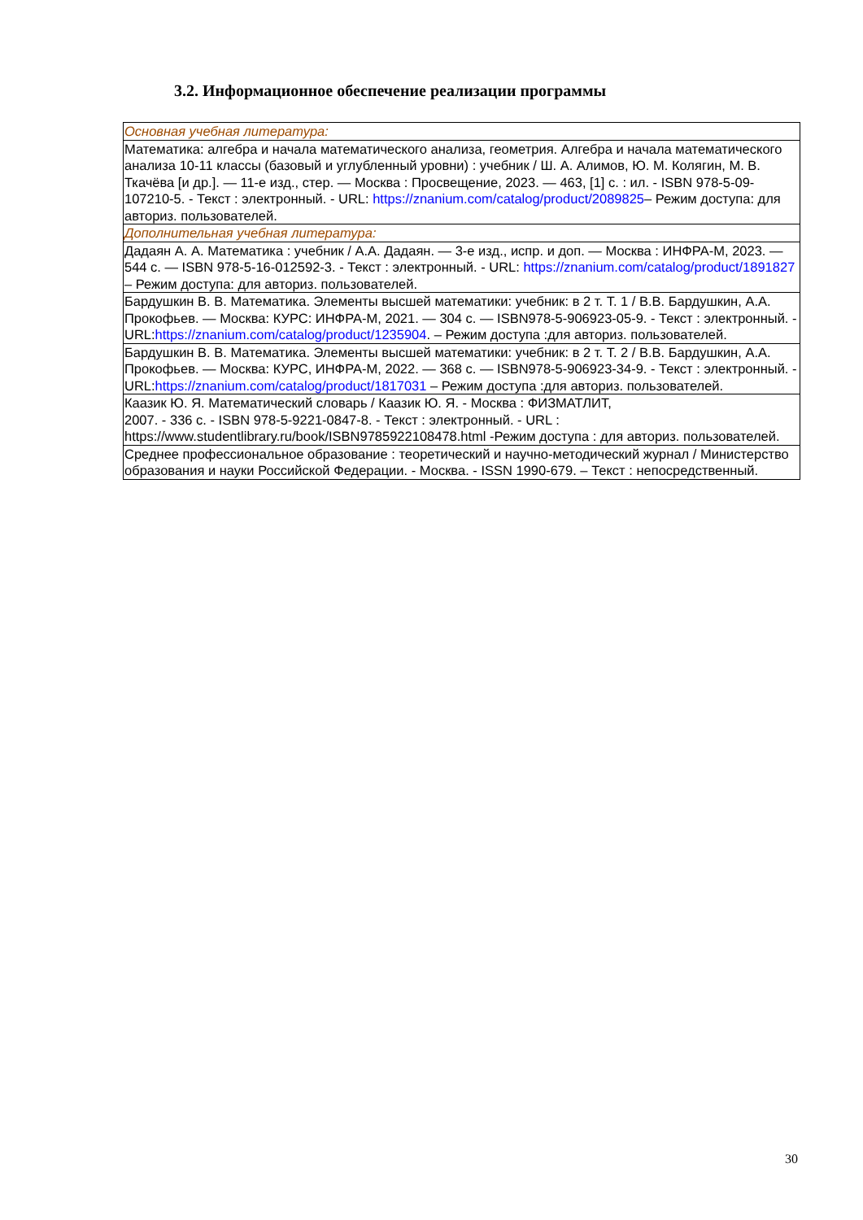3.2. Информационное обеспечение реализации программы
| Основная учебная литература: |
| Математика: алгебра и начала математического анализа, геометрия. Алгебра и начала математического анализа 10-11 классы (базовый и углубленный уровни) : учебник / Ш. А. Алимов, Ю. М. Колягин, М. В. Ткачёва [и др.]. — 11-е изд., стер. — Москва : Просвещение, 2023. — 463, [1] с. : ил. - ISBN 978-5-09-107210-5. - Текст : электронный. - URL: https://znanium.com/catalog/product/2089825 – Режим доступа: для авториз. пользователей. |
| Дополнительная учебная литература: |
| Дадаян А. А. Математика : учебник / А.А. Дадаян. — 3-е изд., испр. и доп. — Москва : ИНФРА-М, 2023. — 544 с. — ISBN 978-5-16-012592-3. - Текст : электронный. - URL: https://znanium.com/catalog/product/1891827 – Режим доступа: для авториз. пользователей. |
| Бардушкин В. В. Математика. Элементы высшей математики: учебник: в 2 т. Т. 1 / В.В. Бардушкин, А.А. Прокофьев. — Москва: КУРС: ИНФРА-М, 2021. — 304 с. — ISBN978-5-906923-05-9. - Текст : электронный. - URL: https://znanium.com/catalog/product/1235904 . – Режим доступа :для авториз. пользователей. |
| Бардушкин В. В. Математика. Элементы высшей математики: учебник: в 2 т. Т. 2 / В.В. Бардушкин, А.А. Прокофьев. — Москва: КУРС, ИНФРА-М, 2022. — 368 с. — ISBN978-5-906923-34-9. - Текст : электронный. - URL: https://znanium.com/catalog/product/1817031 – Режим доступа :для авториз. пользователей. |
| Каазик Ю. Я. Математический словарь / Каазик Ю. Я. - Москва : ФИЗМАТЛИТ, 2007. - 336 с. - ISBN 978-5-9221-0847-8. - Текст : электронный. - URL : https://www.studentlibrary.ru/book/ISBN9785922108478.html -Режим доступа : для авториз. пользователей. |
| Среднее профессиональное образование : теоретический и научно-методический журнал / Министерство образования и науки Российской Федерации. - Москва. - ISSN 1990-679. – Текст : непосредственный. |
30